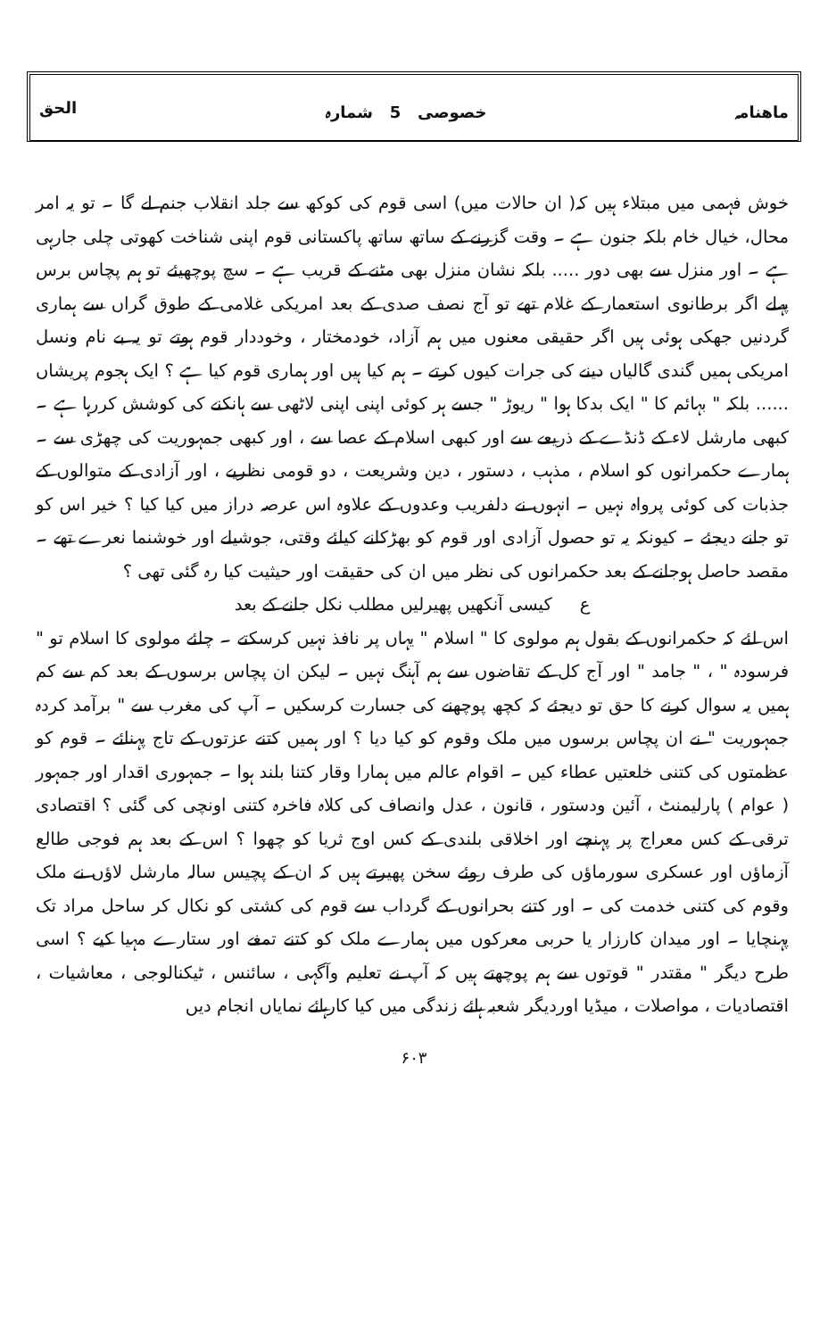ماھنامہ خصوصی 5 شمارہ الحق
خوش فہمی میں مبتلاء ہیں کہ( ان حالات میں) اسی قوم کی کوکھ سے جلد انقلاب جنم لے گا ۔ تو یہ امر محال، خیال خام بلکہ جنون ہے ۔ وقت گزرنے کے ساتھ ساتھ پاکستانی قوم اپنی شناخت کھوتی چلی جارہی ہے ۔ اور منزل سے بھی دور ..... بلکہ نشان منزل بھی مٹنے کے قریب ہے ۔ سچ پوچھیئے تو ہم پچاس برس پہلے اگر برطانوی استعمار کے غلام تھے تو آج نصف صدی کے بعد امریکی غلامی کے طوق گراں سے ہماری گردنیں جھکی ہوئی ہیں اگر حقیقی معنوں میں ہم آزاد، خودمختار ، وخوددار قوم ہوتے تو یہ بے نام ونسل امریکی ہمیں گندی گالیاں دینے کی جرات کیوں کرتے ۔ ہم کیا ہیں اور ہماری قوم کیا ہے ؟ ایک ہجوم پریشاں ...... بلکہ " بہائم کا " ایک بدکا ہوا " ریوڑ " جسے ہر کوئی اپنی اپنی لاٹھی سے ہانکنے کی کوشش کررہا ہے ۔ کبھی مارشل لاء کے ڈنڈے کے ذریعے سے اور کبھی اسلام کے عصا سے ، اور کبھی جمہوریت کی چھڑی سے ۔ ہمارے حکمرانوں کو اسلام ، مذہب ، دستور ، دین وشریعت ، دو قومی نظریے ، اور آزادی کے متوالوں کے جذبات کی کوئی پرواہ نہیں ۔ انہوں نے دلفریب وعدوں کے علاوہ اس عرصہ دراز میں کیا کیا ؟ خیر اس کو تو جانے دیجئے ۔ کیونکہ یہ تو حصول آزادی اور قوم کو بھڑکانے کیلئے وقتی، جوشیلے اور خوشنما نعرے تھے ۔ مقصد حاصل ہوجانے کے بعد حکمرانوں کی نظر میں ان کی حقیقت اور حیثیت کیا رہ گئی تھی ؟
ع کیسی آنکھیں پھیرلیں مطلب نکل جانے کے بعد
اس لئے کہ حکمرانوں کے بقول ہم مولوی کا " اسلام " یہاں پر نافذ نہیں کرسکتے ۔ چلئے مولوی کا اسلام تو " فرسودہ " ، " جامد " اور آج کل کے تقاضوں سے ہم آہنگ نہیں ۔ لیکن ان پچاس برسوں کے بعد کم سے کم ہمیں یہ سوال کرنے کا حق تو دیجئے کہ کچھ پوچھنے کی جسارت کرسکیں ۔ آپ کی مغرب سے " برآمد کردہ جمہوریت " نے ان پچاس برسوں میں ملک وقوم کو کیا دیا ؟ اور ہمیں کتنے عزتوں کے تاج پہنائے ۔ قوم کو عظمتوں کی کتنی خلعتیں عطاء کیں ۔ اقوام عالم میں ہمارا وقار کتنا بلند ہوا ۔ جمہوری اقدار اور جمہور ( عوام ) پارلیمنٹ ، آئین ودستور ، قانون ، عدل وانصاف کی کلاہ فاخرہ کتنی اونچی کی گئی ؟ اقتصادی ترقی کے کس معراج پر پہنچے اور اخلاقی بلندی کے کس اوج ثریا کو چھوا ؟ اس کے بعد ہم فوجی طالع آزماؤں اور عسکری سورماؤں کی طرف روئے سخن پھیرتے ہیں کہ ان کے پچیس سالہ مارشل لاؤں نے ملک وقوم کی کتنی خدمت کی ۔ اور کتنے بحرانوں کے گرداب سے قوم کی کشتی کو نکال کر ساحل مراد تک پہنچایا ۔ اور میدان کارزار یا حربی معرکوں میں ہمارے ملک کو کتنے تمغے اور ستارے مہیا کیے ؟ اسی طرح دیگر " مقتدر " قوتوں سے ہم پوچھتے ہیں کہ آپ نے تعلیم وآگہی ، سائنس ، ٹیکنالوجی ، معاشیات ، اقتصادیات ، مواصلات ، میڈیا اوردیگر شعبہ ہائے زندگی میں کیا کارہائے نمایاں انجام دیں
۶۰۳